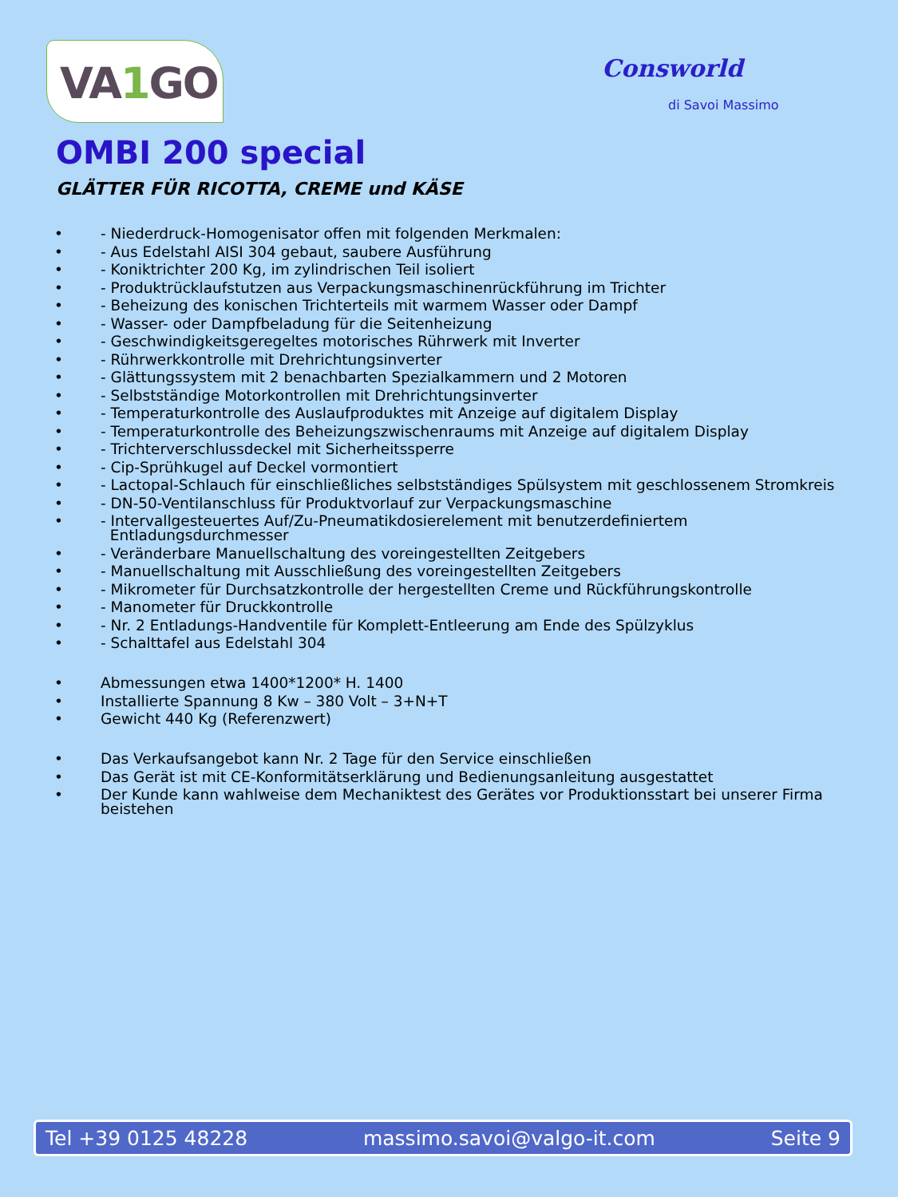VA1 GO
Consworld
di Savoi Massimo
OMBI 200 special
GLÄTTER FÜR RICOTTA, CREME und KÄSE
• - Niederdruck-Homogenisator offen mit folgenden Merkmalen:
• - Aus Edelstahl AISI 304 gebaut, saubere Ausführung
• - Koniktrichter 200 Kg, im zylindrischen Teil isoliert
• - Produktrücklaufstutzen aus Verpackungsmaschinenrückführung im Trichter
• - Beheizung des konischen Trichterteils mit warmem Wasser oder Dampf
• - Wasser- oder Dampfbeladung für die Seitenheizung
• - Geschwindigkeitsgeregeltes motorisches Rührwerk mit Inverter
• - Rührwerkkontrolle mit Drehrichtungsinverter
• - Glättungssystem mit 2 benachbarten Spezialkammern und 2 Motoren
• - Selbstständige Motorkontrollen mit Drehrichtungsinverter
• - Temperaturkontrolle des Auslaufproduktes mit Anzeige auf digitalem Display
• - Temperaturkontrolle des Beheizungszwischenraums mit Anzeige auf digitalem Display
• - Trichterverschlussdeckel mit Sicherheitssperre
• - Cip-Sprühkugel auf Deckel vormontiert
• - Lactopal-Schlauch für einschließliches selbstständiges Spülsystem mit geschlossenem Stromkreis
• - DN-50-Ventilanschluss für Produktvorlauf zur Verpackungsmaschine
• - Intervallgesteuertes Auf/Zu-Pneumatikdosierelement mit benutzerdefiniertem
Entladungsdurchmesser
• - Veränderbare Manuellschaltung des voreingestellten Zeitgebers
• - Manuellschaltung mit Ausschließung des voreingestellten Zeitgebers
• - Mikrometer für Durchsatzkontrolle der hergestellten Creme und Rückführungskontrolle
• - Manometer für Druckkontrolle
• - Nr. 2 Entladungs-Handventile für Komplett-Entleerung am Ende des Spülzyklus
• - Schalttafel aus Edelstahl 304
• Abmessungen etwa 1400*1200* H. 1400
• Installierte Spannung 8 Kw – 380 Volt – 3+N+T
• Gewicht 440 Kg (Referenzwert)
• Das Verkaufsangebot kann Nr. 2 Tage für den Service einschließen
• Das Gerät ist mit CE-Konformitätserklärung und Bedienungsanleitung ausgestattet
• Der Kunde kann wahlweise dem Mechaniktest des Gerätes vor Produktionsstart bei unserer Firma beistehen
Tel +39 0125 48228 massimo.savoi@valgo-it.com Seite 9